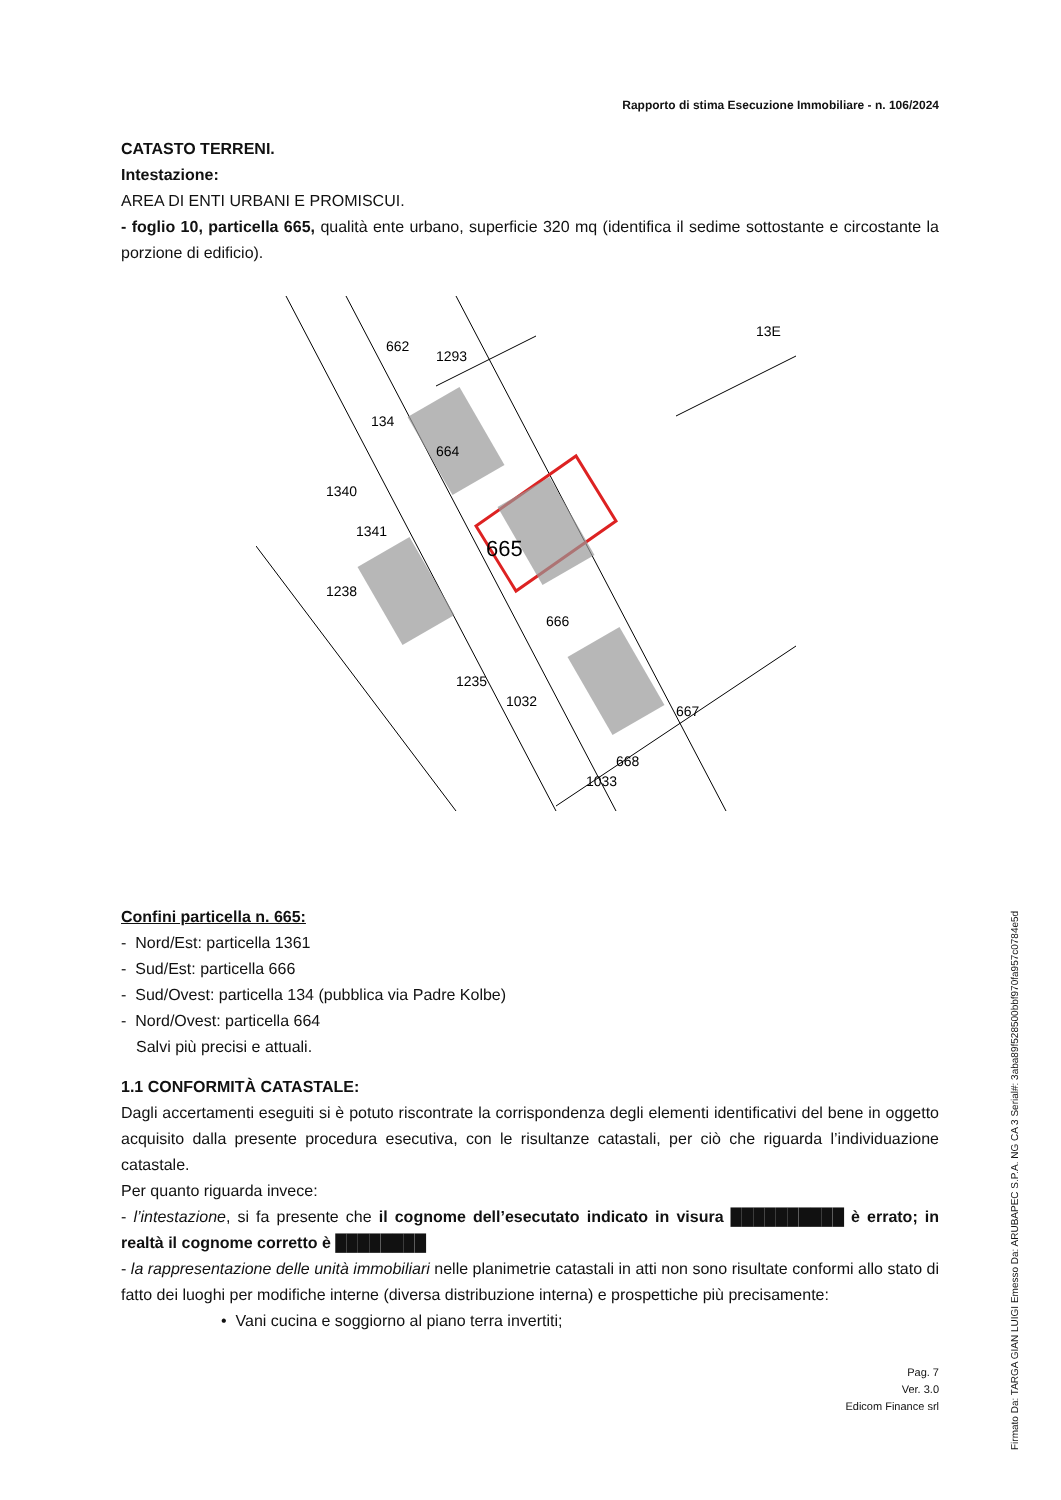Rapporto di stima Esecuzione Immobiliare - n. 106/2024
CATASTO TERRENI.
Intestazione:
AREA DI ENTI URBANI E PROMISCUI.
- foglio 10, particella 665, qualità ente urbano, superficie 320 mq (identifica il sedime sottostante e circostante la porzione di edificio).
1293
1032
1033
665
666
667
668
664
134
662
1235
1238
1340
1341
13E
Confini particella n. 665:
- Nord/Est: particella 1361
- Sud/Est: particella 666
- Sud/Ovest: particella 134 (pubblica via Padre Kolbe)
- Nord/Ovest: particella 664
Salvi più precisi e attuali.
1.1 CONFORMITÀ CATASTALE:
Dagli accertamenti eseguiti si è potuto riscontrate la corrispondenza degli elementi identificativi del bene in oggetto acquisito dalla presente procedura esecutiva, con le risultanze catastali, per ciò che riguarda l’individuazione catastale.
Per quanto riguarda invece:
- l’intestazione, si fa presente che il cognome dell’esecutato indicato in visura ██████████ è errato; in realtà il cognome corretto è ████████
- la rappresentazione delle unità immobiliari nelle planimetrie catastali in atti non sono risultate conformi allo stato di fatto dei luoghi per modifiche interne (diversa distribuzione interna) e prospettiche più precisamente:
• Vani cucina e soggiorno al piano terra invertiti;
Pag. 7
Ver. 3.0
Edicom Finance srl
Firmato Da: TARGA GIAN LUIGI Emesso Da: ARUBAPEC S.P.A. NG CA 3 Serial#: 3aba89f528500bbf970fa957c0784e5d